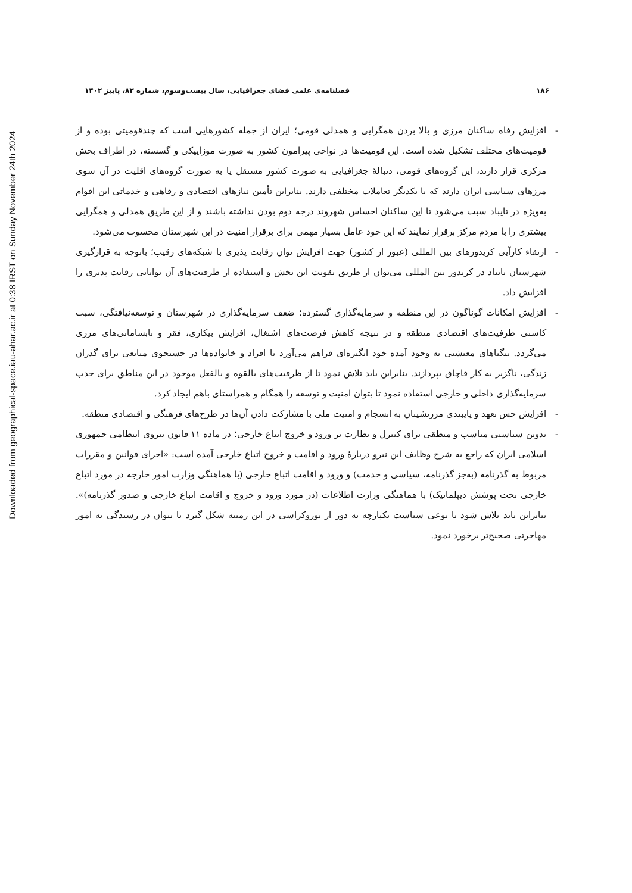Downloaded from geographical-space.iau-ahar.ac.ir at 0:38 IRST on Sunday November 24th 2024
۱۸۶ فصلنامه‌ی علمی فضای جغرافیایی، سال بیست‌وسوم، شماره ۸۳، پاییز ۱۴۰۲
- افزایش رفاه ساکنان مرزی و بالا بردن همگرایی و همدلی قومی؛ ایران از جمله کشورهایی است که چندقومیتی بوده و از قومیت‌های مختلف تشکیل شده است. این قومیت‌ها در نواحی پیرامون کشور به صورت موزاییکی و گسسته، در اطراف بخش مرکزی قرار دارند، این گروه‌های قومی، دنبالهٔ جغرافیایی به صورت کشور مستقل یا به صورت گروه‌های اقلیت در آن سوی مرزهای سیاسی ایران دارند که با یکدیگر تعاملات مختلفی دارند. بنابراین تأمین نیازهای اقتصادی و رفاهی و خدماتی این اقوام به‌ویژه در تایباد سبب می‌شود تا این ساکنان احساس شهروند درجه دوم بودن نداشته باشند و از این طریق همدلی و همگرایی بیشتری را با مردم مرکز برقرار نمایند که این خود عامل بسیار مهمی برای برقرار امنیت در این شهرستان محسوب می‌شود.
- ارتقاء کارآیی کریدورهای بین المللی (عبور از کشور) جهت افزایش توان رقابت پذیری با شبکه‌های رقیب؛ باتوجه به قرارگیری شهرستان تایباد در کریدور بین المللی می‌توان از طریق تقویت این بخش و استفاده از ظرفیت‌های آن توانایی رقابت پذیری را افزایش داد.
- افزایش امکانات گوناگون در این منطقه و سرمایه‌گذاری گسترده؛ ضعف سرمایه‌گذاری در شهرستان و توسعه‌نیافتگی، سبب کاستی ظرفیت‌های اقتصادی منطقه و در نتیجه کاهش فرصت‌های اشتغال، افزایش بیکاری، فقر و نابسامانی‌های مرزی می‌گردد. تنگناهای معیشتی به وجود آمده خود انگیزه‌ای فراهم می‌آورد تا افراد و خانواده‌ها در جستجوی منابعی برای گذران زندگی، ناگزیر به کار قاچاق بپردازند. بنابراین باید تلاش نمود تا از ظرفیت‌های بالقوه و بالفعل موجود در این مناطق برای جذب سرمایه‌گذاری داخلی و خارجی استفاده نمود تا بتوان امنیت و توسعه را همگام و همراستای باهم ایجاد کرد.
- افزایش حس تعهد و پایبندی مرزنشینان به انسجام و امنیت ملی با مشارکت دادن آن‌ها در طرح‌های فرهنگی و اقتصادی منطقه.
- تدوین سیاستی مناسب و منطقی برای کنترل و نظارت بر ورود و خروج اتباع خارجی؛ در ماده ۱۱ قانون نیروی انتظامی جمهوری اسلامی ایران که راجع به شرح وظایف این نیرو دربارهٔ ورود و اقامت و خروج اتباع خارجی آمده است: «اجرای قوانین و مقررات مربوط به گذرنامه (به‌جز گذرنامه، سیاسی و خدمت) و ورود و اقامت اتباع خارجی (با هماهنگی وزارت امور خارجه در مورد اتباع خارجی تحت پوشش دیپلماتیک) با هماهنگی وزارت اطلاعات (در مورد ورود و خروج و اقامت اتباع خارجی و صدور گذرنامه)». بنابراین باید تلاش شود تا نوعی سیاست یکپارچه به دور از بوروکراسی در این زمینه شکل گیرد تا بتوان در رسیدگی به امور مهاجرتی صحیح‌تر برخورد نمود.